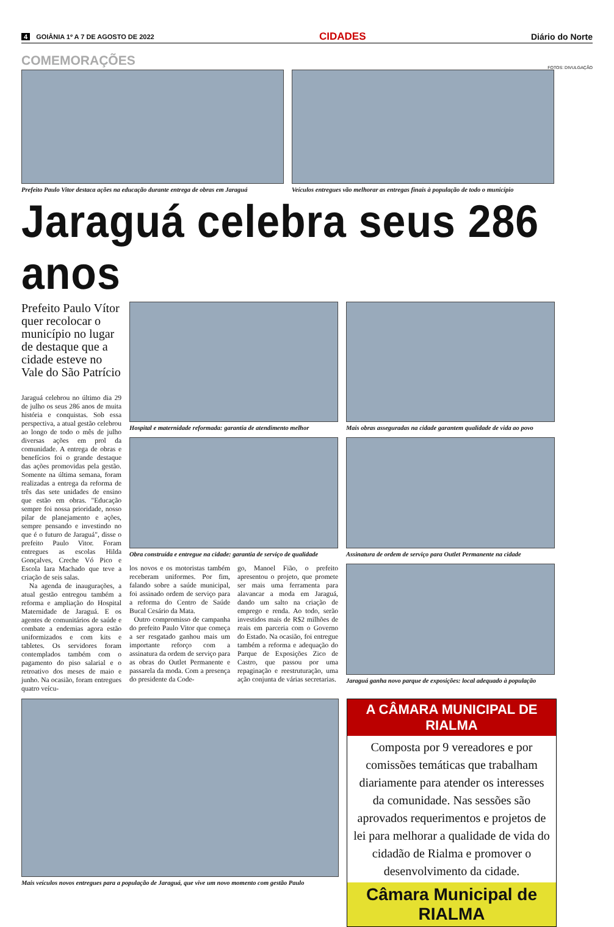4 GOIÂNIA 1º A 7 DE AGOSTO DE 2022 CIDADES Diário do Norte
COMEMORAÇÕES
FOTOS: DIVULGAÇÃO
Prefeito Paulo Vitor destaca ações na educação durante entrega de obras em Jaraguá
Veículos entregues vão melhorar as entregas finais à população de todo o município
Jaraguá celebra seus 286 anos
Prefeito Paulo Vítor quer recolocar o município no lugar de destaque que a cidade esteve no Vale do São Patrício
Jaraguá celebrou no último dia 29 de julho os seus 286 anos de muita história e conquistas. Sob essa perspectiva, a atual gestão celebrou ao longo de todo o mês de julho diversas ações em prol da comunidade. A entrega de obras e benefícios foi o grande destaque das ações promovidas pela gestão. Somente na última semana, foram realizadas a entrega da reforma de três das sete unidades de ensino que estão em obras. "Educação sempre foi nossa prioridade, nosso pilar de planejamento e ações, sempre pensando e investindo no que é o futuro de Jaraguá", disse o prefeito Paulo Vitor. Foram entregues as escolas Hilda Gonçalves, Creche Vó Pico e Escola Iara Machado que teve a criação de seis salas.
Na agenda de inaugurações, a atual gestão entregou também a reforma e ampliação do Hospital Maternidade de Jaraguá. E os agentes de comunitários de saúde e combate a endemias agora estão uniformizados e com kits e tabletes. Os servidores foram contemplados também com o pagamento do piso salarial e o retroativo dos meses de maio e junho. Na ocasião, foram entregues quatro veícu-
Hospital e maternidade reformada: garantia de atendimento melhor
Obra construída e entregue na cidade: garantia de serviço de qualidade
los novos e os motoristas também receberam uniformes. Por fim, falando sobre a saúde municipal, foi assinado ordem de serviço para a reforma do Centro de Saúde Bucal Cesário da Mata.
Outro compromisso de campanha do prefeito Paulo Vitor que começa a ser resgatado ganhou mais um importante reforço com a assinatura da ordem de serviço para as obras do Outlet Permanente e passarela da moda. Com a presença do presidente da Code-
go, Manoel Fião, o prefeito apresentou o projeto, que promete ser mais uma ferramenta para alavancar a moda em Jaraguá, dando um salto na criação de emprego e renda. Ao todo, serão investidos mais de R$2 milhões de reais em parceria com o Governo do Estado. Na ocasião, foi entregue também a reforma e adequação do Parque de Exposições Zico de Castro, que passou por uma repaginação e reestruturação, uma ação conjunta de várias secretarias.
Mais obras asseguradas na cidade garantem qualidade de vida ao povo
Assinatura de ordem de serviço para Outlet Permanente na cidade
Jaraguá ganha novo parque de exposições: local adequado à população
Mais veículos novos entregues para a população de Jaraguá, que vive um novo momento com gestão Paulo
A CÂMARA MUNICIPAL DE RIALMA
Composta por 9 vereadores e por comissões temáticas que trabalham diariamente para atender os interesses da comunidade. Nas sessões são aprovados requerimentos e projetos de lei para melhorar a qualidade de vida do cidadão de Rialma e promover o desenvolvimento da cidade.
Câmara Municipal de RIALMA